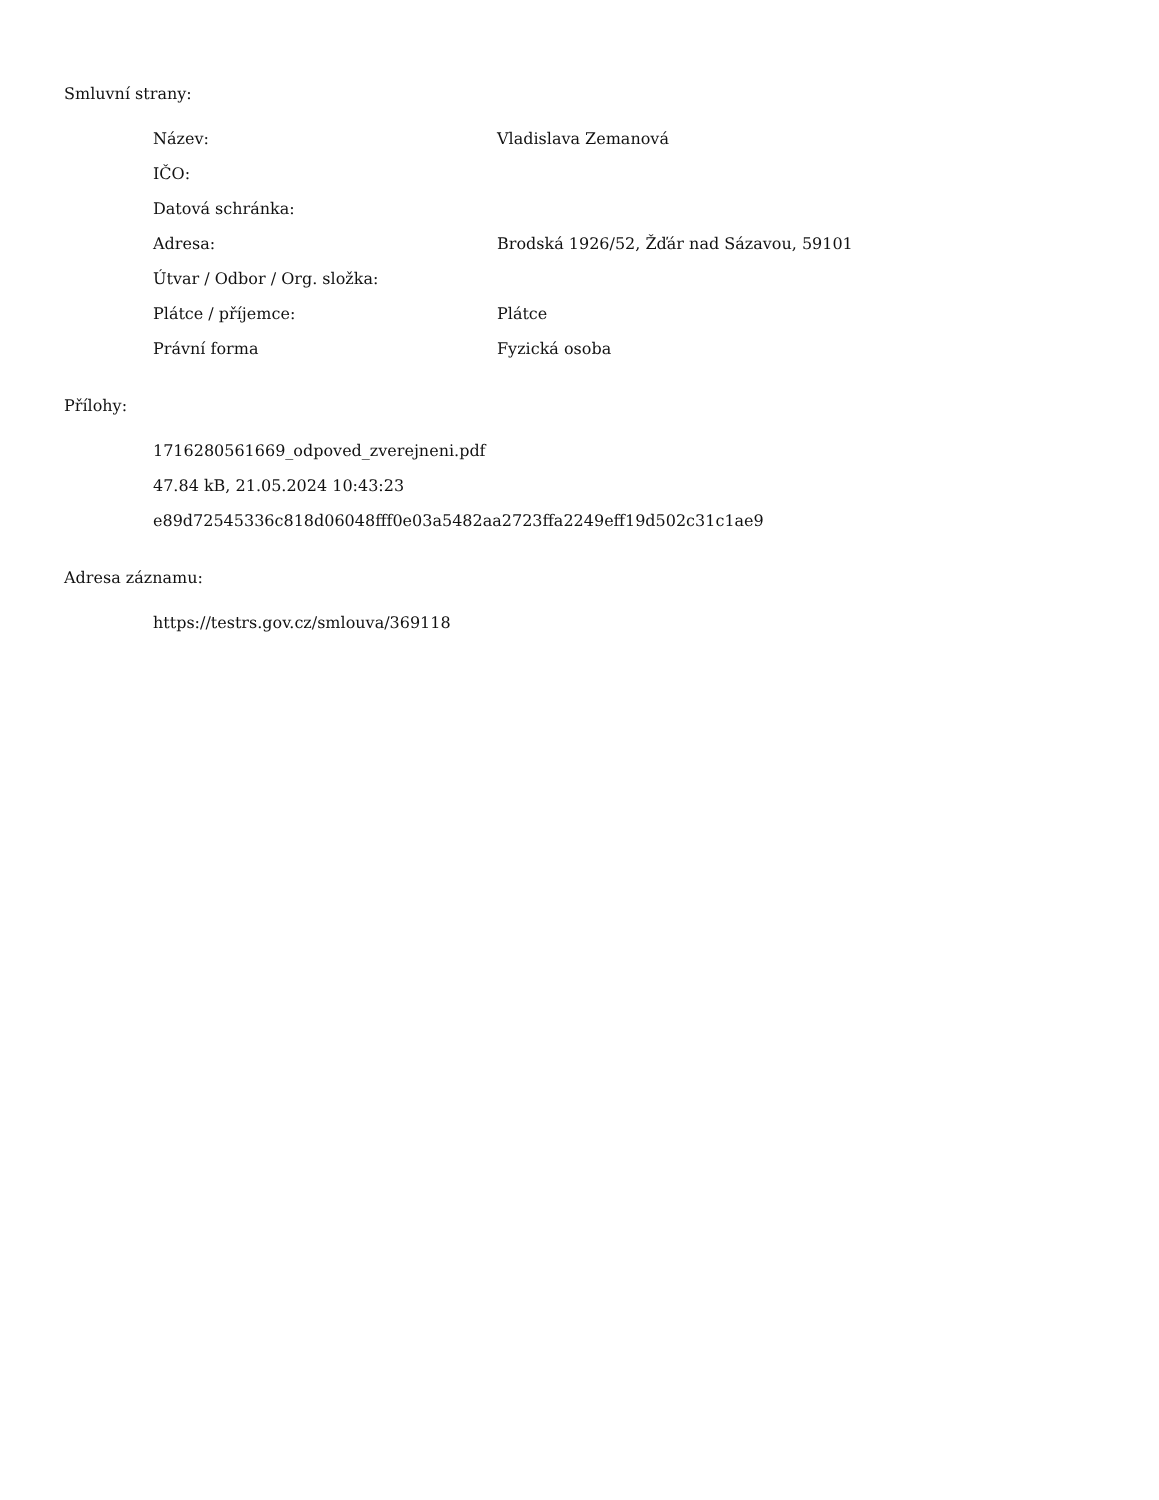Smluvní strany:
| Název: | Vladislava Zemanová |
| IČO: | |
| Datová schránka: | |
| Adresa: | Brodská 1926/52, Žďár nad Sázavou, 59101 |
| Útvar / Odbor / Org. složka: | |
| Plátce / příjemce: | Plátce |
| Právní forma | Fyzická osoba |
Přílohy:
1716280561669_odpoved_zverejneni.pdf
47.84 kB, 21.05.2024 10:43:23
e89d72545336c818d06048fff0e03a5482aa2723ffa2249eff19d502c31c1ae9
Adresa záznamu:
https://testrs.gov.cz/smlouva/369118